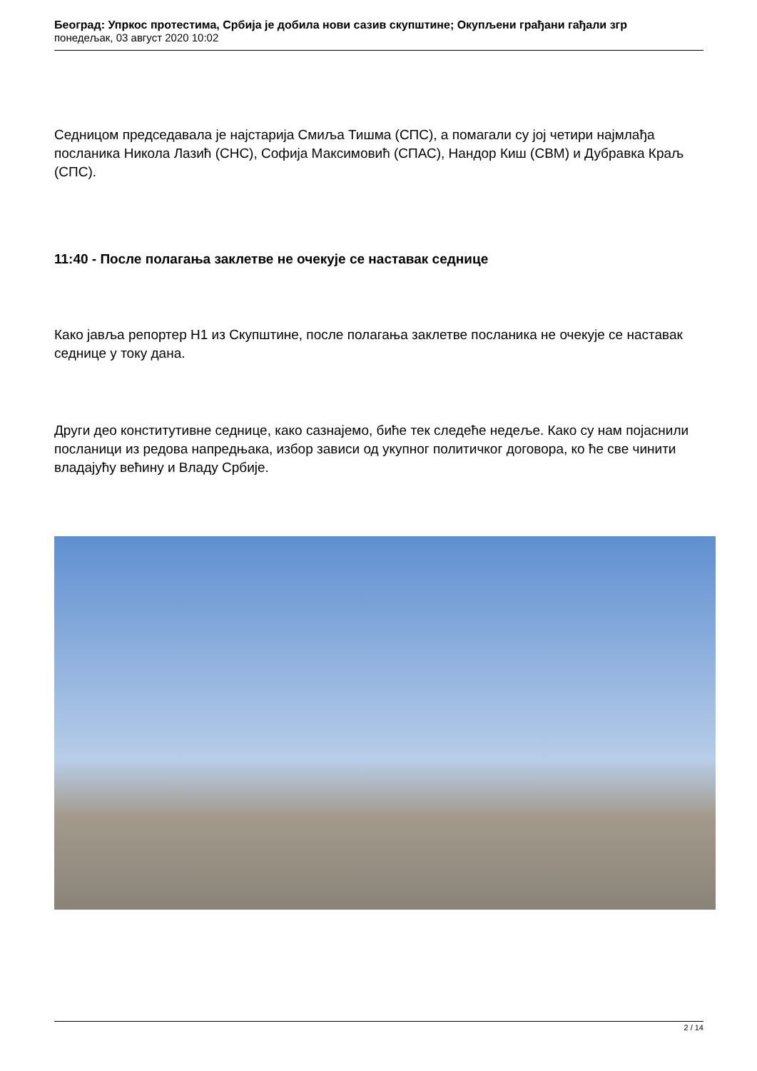Београд: Упркос протестима, Србија је добила нови сазив скупштине; Окупљени грађани гађали згр
понедељак, 03 август 2020 10:02
Седницом председавала је најстарија Смиља Тишма (СПС), а помагали су јој четири најмлађа посланика Никола Лазић (СНС), Софија Максимовић (СПАС), Нандор Киш (СВМ) и Дубравка Краљ (СПС).
11:40 - После полагања заклетве не очекује се наставак седнице
Како јавља репортер Н1 из Скупштине, после полагања заклетве посланика не очекује се наставак седнице у току дана.
Други део конститутивне седнице, како сазнајемо, биће тек следеће недеље. Како су нам појаснили посланици из редова напредњака, избор зависи од укупног политичког договора, ко ће све чинити владајућу већину и Владу Србије.
2 / 14